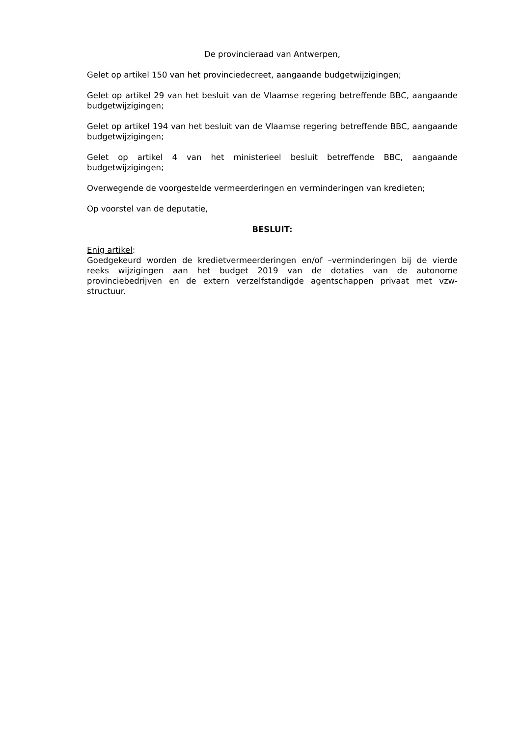De provincieraad van Antwerpen,
Gelet op artikel 150 van het provinciedecreet, aangaande budgetwijzigingen;
Gelet op artikel 29 van het besluit van de Vlaamse regering betreffende BBC, aangaande budgetwijzigingen;
Gelet op artikel 194 van het besluit van de Vlaamse regering betreffende BBC, aangaande budgetwijzigingen;
Gelet op artikel 4 van het ministerieel besluit betreffende BBC, aangaande budgetwijzigingen;
Overwegende de voorgestelde vermeerderingen en verminderingen van kredieten;
Op voorstel van de deputatie,
BESLUIT:
Enig artikel:
Goedgekeurd worden de kredietvermeerderingen en/of –verminderingen bij de vierde reeks wijzigingen aan het budget 2019 van de dotaties van de autonome provinciebedrijven en de extern verzelfstandigde agentschappen privaat met vzw-structuur.